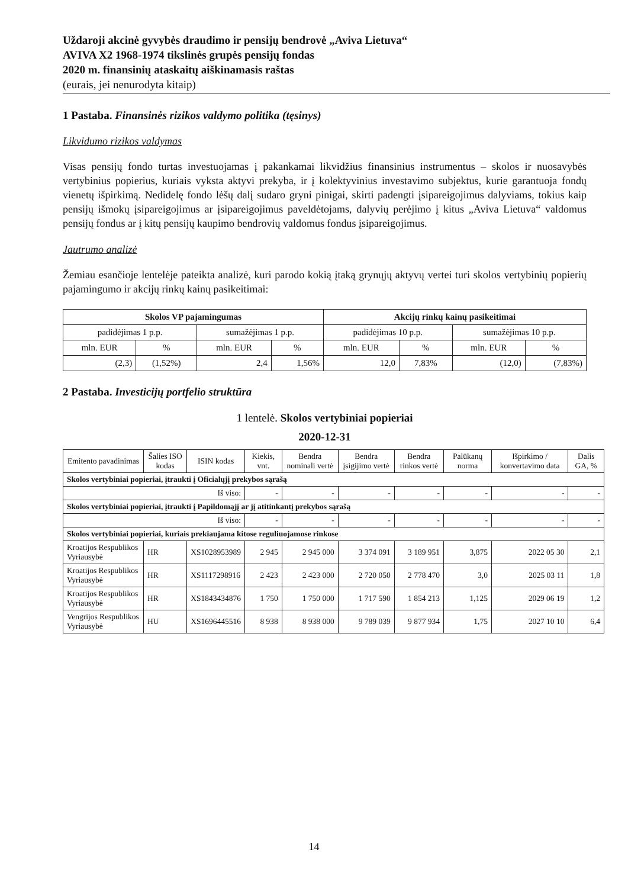Uždaroji akcinė gyvybės draudimo ir pensijų bendrovė „Aviva Lietuva“
AVIVA X2 1968-1974 tikslinės grupės pensijų fondas
2020 m. finansinių ataskaitų aiškinamasis raštas
(eurais, jei nenurodyta kitaip)
1 Pastaba. Finansinės rizikos valdymo politika (tęsinys)
Likvidumo rizikos valdymas
Visas pensijų fondo turtas investuojamas į pakankamai likvidžius finansinius instrumentus – skolos ir nuosavybės vertybinius popierius, kuriais vyksta aktyvi prekyba, ir į kolektyvinius investavimo subjektus, kurie garantuoja fondų vienetų išpirkimą. Nedidelę fondo lėšų dalį sudaro gryni pinigai, skirti padengti įsipareigojimus dalyviams, tokius kaip pensijų išmokų įsipareigojimus ar įsipareigojimus paveldėtojams, dalyvių perėjimo į kitus „Aviva Lietuva“ valdomus pensijų fondus ar į kitų pensijų kaupimo bendrovių valdomus fondus įsipareigojimus.
Jautrumo analizė
Žemiau esančioje lentelėje pateikta analizė, kuri parodo kokią įtaką grynųjų aktyvų vertei turi skolos vertybinių popierių pajamingumo ir akcijų rinkų kainų pasikeitimai:
| Skolos VP pajamingumas | | | | Akcijų rinkų kainų pasikeitimai | | | |
| --- | --- | --- | --- | --- | --- | --- | --- |
| padidėjimas 1 p.p. | | sumažėjimas 1 p.p. | | padidėjimas 10 p.p. | | sumažėjimas 10 p.p. | |
| mln. EUR | % | mln. EUR | % | mln. EUR | % | mln. EUR | % |
| (2,3) | (1,52%) | 2,4 | 1,56% | 12,0 | 7,83% | (12,0) | (7,83%) |
2 Pastaba. Investicijų portfelio struktūra
1 lentelė. Skolos vertybiniai popieriai
2020-12-31
| Emitento pavadinimas | Šalies ISO kodas | ISIN kodas | Kiekis, vnt. | Bendra nominali vertė | Bendra įsigijimo vertė | Bendra rinkos vertė | Palūkanų norma | Išpirkimo / konvertavimo data | Dalis GA, % |
| --- | --- | --- | --- | --- | --- | --- | --- | --- | --- |
| Skolos vertybiniai popieriai, įtraukti į Oficialųjį prekybos sąrašą | | | | | | | | | |
| Iš viso: | | | - | - | - | - | - | - | - |
| Skolos vertybiniai popieriai, įtraukti į Papildomąjį ar jį atitinkantį prekybos sąrašą | | | | | | | | | |
| Iš viso: | | | - | - | - | - | - | - | - |
| Skolos vertybiniai popieriai, kuriais prekiaujama kitose reguliuojamose rinkose | | | | | | | | | |
| Kroatijos Respublikos Vyriausybė | HR | XS1028953989 | 2 945 | 2 945 000 | 3 374 091 | 3 189 951 | 3,875 | 2022 05 30 | 2,1 |
| Kroatijos Respublikos Vyriausybė | HR | XS1117298916 | 2 423 | 2 423 000 | 2 720 050 | 2 778 470 | 3,0 | 2025 03 11 | 1,8 |
| Kroatijos Respublikos Vyriausybė | HR | XS1843434876 | 1 750 | 1 750 000 | 1 717 590 | 1 854 213 | 1,125 | 2029 06 19 | 1,2 |
| Vengrijos Respublikos Vyriausybė | HU | XS1696445516 | 8 938 | 8 938 000 | 9 789 039 | 9 877 934 | 1,75 | 2027 10 10 | 6,4 |
14